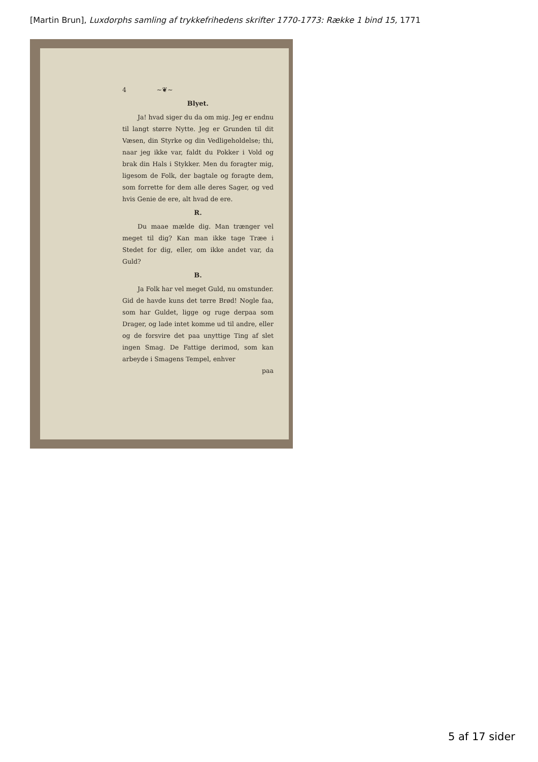[Martin Brun], Luxdorphs samling af trykkefrihedens skrifter 1770-1773: Række 1 bind 15, 1771
4 ~❦~
Blyet.
Ja! hvad siger du da om mig. Jeg er endnu til langt større Nytte. Jeg er Grunden til dit Væsen, din Styrke og din Vedligeholdelse; thi, naar jeg ikke var, faldt du Pokker i Vold og brak din Hals i Stykker. Men du foragter mig, ligesom de Folk, der bagtale og foragte dem, som forrette for dem alle deres Sager, og ved hvis Genie de ere, alt hvad de ere.
R.
Du maae mælde dig. Man trænger vel meget til dig? Kan man ikke tage Træe i Stedet for dig, eller, om ikke andet var, da Guld?
B.
Ja Folk har vel meget Guld, nu omstunder. Gid de havde kuns det tørre Brød! Nogle faa, som har Guldet, ligge og ruge derpaa som Drager, og lade intet komme ud til andre, eller og de forsvire det paa unyttige Ting af slet ingen Smag. De Fattige derimod, som kan arbeyde i Smagens Tempel, enhver
paa
5 af 17 sider